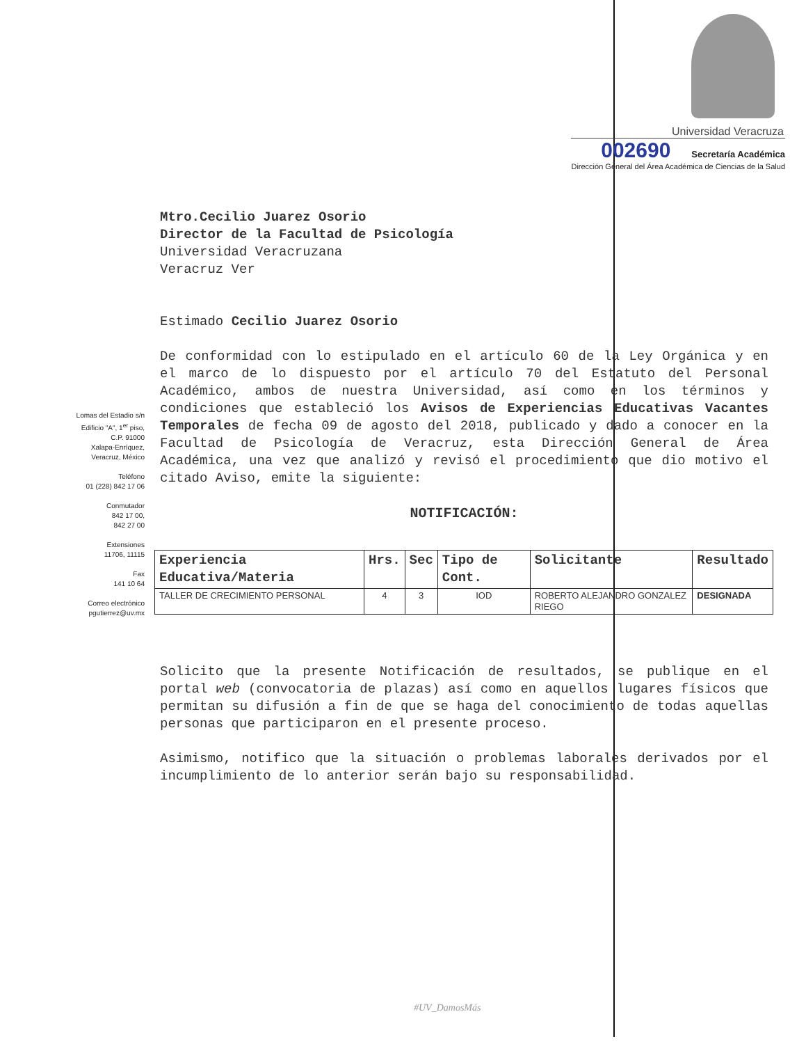Universidad Veracruza
002690 Secretaría Académica
Dirección General del Área Académica de Ciencias de la Salud
Lomas del Estadio s/n
Edificio "A", 1<sup>er</sup> piso,
C.P. 91000
Xalapa-Enríquez,
Veracruz, México
Teléfono
01 (228) 842 17 06
Conmutador
842 17 00,
842 27 00
Extensiones
11706, 11115
Fax
141 10 64
Correo electrónico
pgutierrez@uv.mx
Mtro.Cecilio Juarez Osorio
Director de la Facultad de Psicología
Universidad Veracruzana
Veracruz Ver
Estimado Cecilio Juarez Osorio
De conformidad con lo estipulado en el artículo 60 de la Ley Orgánica y en el marco de lo dispuesto por el artículo 70 del Estatuto del Personal Académico, ambos de nuestra Universidad, así como en los términos y condiciones que estableció los Avisos de Experiencias Educativas Vacantes Temporales de fecha 09 de agosto del 2018, publicado y dado a conocer en la Facultad de Psicología de Veracruz, esta Dirección General de Área Académica, una vez que analizó y revisó el procedimiento que dio motivo el citado Aviso, emite la siguiente:
NOTIFICACIÓN:
| Experiencia Educativa/Materia | Hrs. | Sec | Tipo de Cont. | Solicitante | Resultado |
| --- | --- | --- | --- | --- | --- |
| TALLER DE CRECIMIENTO PERSONAL | 4 | 3 | IOD | ROBERTO ALEJANDRO GONZALEZ RIEGO | DESIGNADA |
Solicito que la presente Notificación de resultados, se publique en el portal web (convocatoria de plazas) así como en aquellos lugares físicos que permitan su difusión a fin de que se haga del conocimiento de todas aquellas personas que participaron en el presente proceso.
Asimismo, notifico que la situación o problemas laborales derivados por el incumplimiento de lo anterior serán bajo su responsabilidad.
#UV_DamosMás